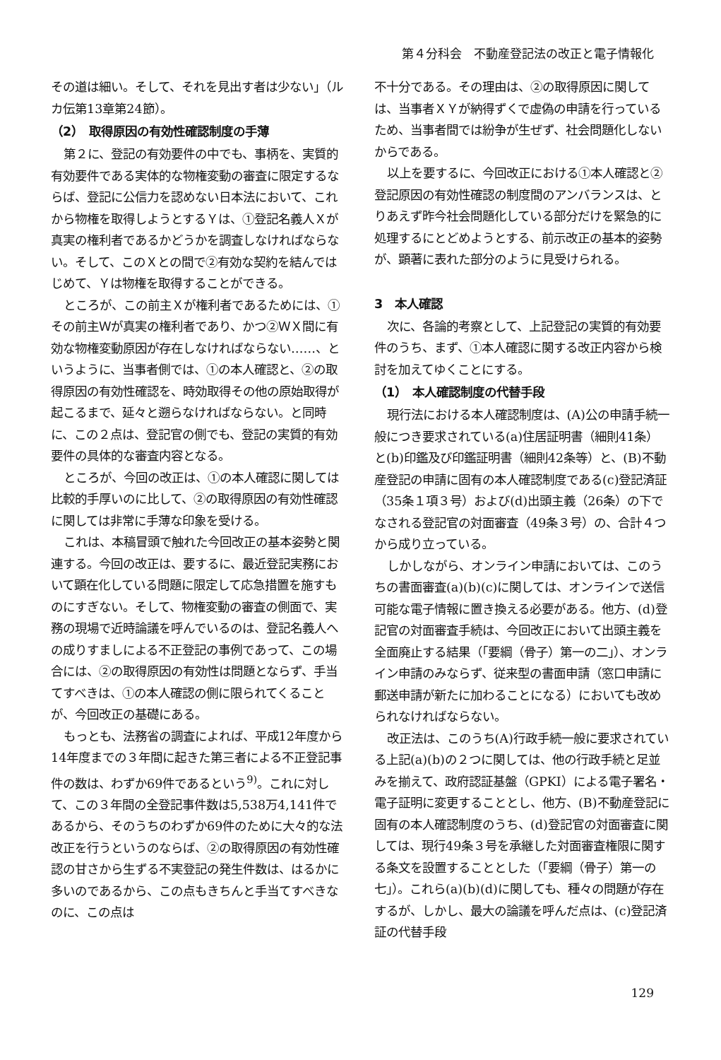第４分科会　不動産登記法の改正と電子情報化
その道は細い。そして、それを見出す者は少ない」（ルカ伝第13章第24節）。
（2）　取得原因の有効性確認制度の手薄
第２に、登記の有効要件の中でも、事柄を、実質的有効要件である実体的な物権変動の審査に限定するならば、登記に公信力を認めない日本法において、これから物権を取得しようとするＹは、①登記名義人Ｘが真実の権利者であるかどうかを調査しなければならない。そして、このＸとの間で②有効な契約を結んではじめて、Ｙは物権を取得することができる。
ところが、この前主Ｘが権利者であるためには、①その前主Ｗが真実の権利者であり、かつ②ＷＸ間に有効な物権変動原因が存在しなければならない……、というように、当事者側では、①の本人確認と、②の取得原因の有効性確認を、時効取得その他の原始取得が起こるまで、延々と遡らなければならない。と同時に、この２点は、登記官の側でも、登記の実質的有効要件の具体的な審査内容となる。
ところが、今回の改正は、①の本人確認に関しては比較的手厚いのに比して、②の取得原因の有効性確認に関しては非常に手薄な印象を受ける。
これは、本稿冒頭で触れた今回改正の基本姿勢と関連する。今回の改正は、要するに、最近登記実務において顕在化している問題に限定して応急措置を施すものにすぎない。そして、物権変動の審査の側面で、実務の現場で近時論議を呼んでいるのは、登記名義人への成りすましによる不正登記の事例であって、この場合には、②の取得原因の有効性は問題とならず、手当てすべきは、①の本人確認の側に限られてくることが、今回改正の基礎にある。
もっとも、法務省の調査によれば、平成12年度から14年度までの３年間に起きた第三者による不正登記事件の数は、わずか69件であるという<sup>9)</sup>。これに対して、この３年間の全登記事件数は5,538万4,141件であるから、そのうちのわずか69件のために大々的な法改正を行うというのならば、②の取得原因の有効性確認の甘さから生ずる不実登記の発生件数は、はるかに多いのであるから、この点もきちんと手当てすべきなのに、この点は
不十分である。その理由は、②の取得原因に関しては、当事者ＸＹが納得ずくで虚偽の申請を行っているため、当事者間では紛争が生ぜず、社会問題化しないからである。
以上を要するに、今回改正における①本人確認と②登記原因の有効性確認の制度間のアンバランスは、とりあえず昨今社会問題化している部分だけを緊急的に処理するにとどめようとする、前示改正の基本的姿勢が、顕著に表れた部分のように見受けられる。
3　本人確認
次に、各論的考察として、上記登記の実質的有効要件のうち、まず、①本人確認に関する改正内容から検討を加えてゆくことにする。
（1）　本人確認制度の代替手段
現行法における本人確認制度は、(A)公の申請手続一般につき要求されている(a)住居証明書（細則41条）と(b)印鑑及び印鑑証明書（細則42条等）と、(B)不動産登記の申請に固有の本人確認制度である(c)登記済証（35条１項３号）および(d)出頭主義（26条）の下でなされる登記官の対面審査（49条３号）の、合計４つから成り立っている。
しかしながら、オンライン申請においては、このうちの書面審査(a)(b)(c)に関しては、オンラインで送信可能な電子情報に置き換える必要がある。他方、(d)登記官の対面審査手続は、今回改正において出頭主義を全面廃止する結果（「要綱（骨子）第一の二」）、オンライン申請のみならず、従来型の書面申請（窓口申請に郵送申請が新たに加わることになる）においても改められなければならない。
改正法は、このうち(A)行政手続一般に要求されている上記(a)(b)の２つに関しては、他の行政手続と足並みを揃えて、政府認証基盤（GPKI）による電子署名・電子証明に変更することとし、他方、(B)不動産登記に固有の本人確認制度のうち、(d)登記官の対面審査に関しては、現行49条３号を承継した対面審査権限に関する条文を設置することとした（「要綱（骨子）第一の七」）。これら(a)(b)(d)に関しても、種々の問題が存在するが、しかし、最大の論議を呼んだ点は、(c)登記済証の代替手段
129